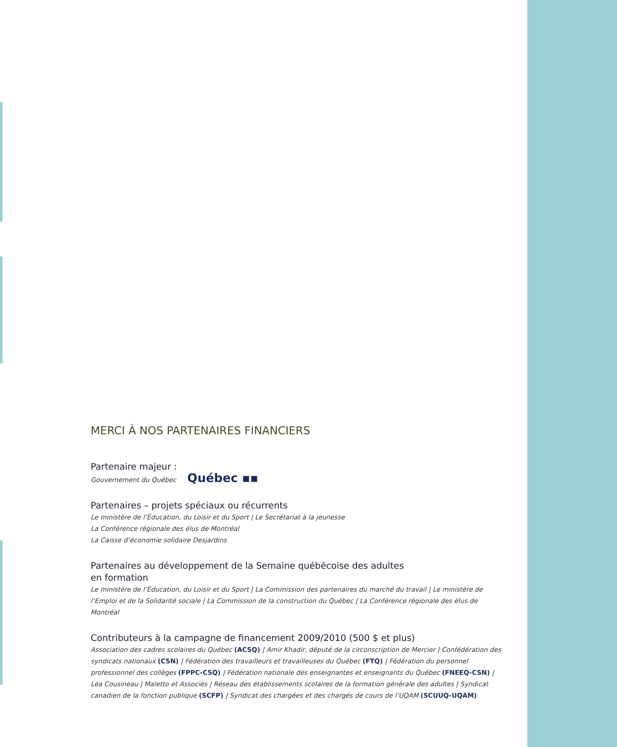MERCI À NOS PARTENAIRES FINANCIERS
Partenaire majeur :
Gouvernement du Québec Québec ▪▪
Partenaires – projets spéciaux ou récurrents
Le ministère de l’Éducation, du Loisir et du Sport | Le Secrétariat à la jeunesse
La Conférence régionale des élus de Montréal
La Caisse d’économie solidaire Desjardins
Partenaires au développement de la Semaine québécoise des adultes
en formation
Le ministère de l’Éducation, du Loisir et du Sport | La Commission des partenaires du marché du travail | Le ministère de l’Emploi et de la Solidarité sociale | La Commission de la construction du Québec | La Conférence régionale des élus de Montréal
Contributeurs à la campagne de financement 2009/2010 (500 $ et plus)
Association des cadres scolaires du Québec (ACSQ) | Amir Khadir, député de la circonscription de Mercier | Confédération des syndicats nationaux (CSN) | Fédération des travailleurs et travailleuses du Québec (FTQ) | Fédération du personnel profession­nel des collèges (FPPC-CSQ) | Fédération nationale des enseignantes et enseignants du Québec (FNEEQ-CSN) | Léa Cousineau | Maletto et Associés | Réseau des établissements scolaires de la formation générale des adultes | Syndicat canadien de la fonc­tion publique (SCFP) | Syndicat des chargées et des chargés de cours de l’UQAM (SCUUQ-UQAM)